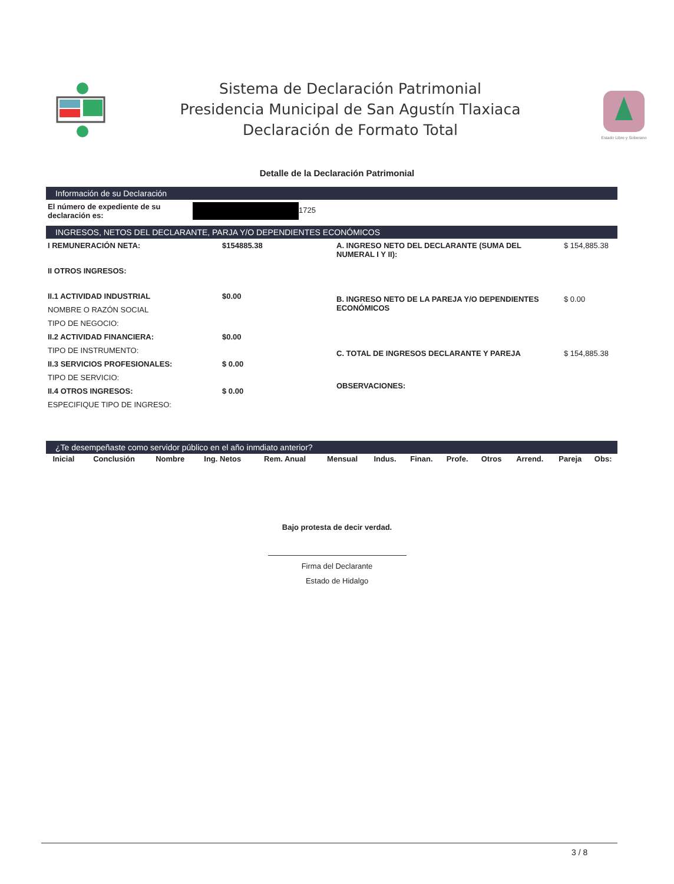Sistema de Declaración Patrimonial
Presidencia Municipal de San Agustín Tlaxiaca
Declaración de Formato Total
Estado Libre y Soberano
Detalle de la Declaración Patrimonial
Información de su Declaración
| El número de expediente de su declaración es: | 1725 |
INGRESOS, NETOS DEL DECLARANTE, PARJA Y/O DEPENDIENTES ECONÓMICOS
| I REMUNERACIÓN NETA: | $154885.38 |
| II OTROS INGRESOS: | |
| II.1 ACTIVIDAD INDUSTRIAL | $0.00 |
| NOMBRE O RAZÓN SOCIAL | |
| TIPO DE NEGOCIO: | |
| II.2 ACTIVIDAD FINANCIERA: | $0.00 |
| TIPO DE INSTRUMENTO: | |
| II.3 SERVICIOS PROFESIONALES: | $ 0.00 |
| TIPO DE SERVICIO: | |
| II.4 OTROS INGRESOS: | $ 0.00 |
| ESPECIFIQUE TIPO DE INGRESO: | |
| A. INGRESO NETO DEL DECLARANTE (SUMA DEL NUMERAL I Y II): | $ 154,885.38 |
| B. INGRESO NETO DE LA PAREJA Y/O DEPENDIENTES ECONÓMICOS | $ 0.00 |
| C. TOTAL DE INGRESOS DECLARANTE Y PAREJA | $ 154,885.38 |
| OBSERVACIONES: | |
¿Te desempeñaste como servidor público en el año inmdiato anterior?
| Inicial | Conclusión | Nombre | Ing. Netos | Rem. Anual | Mensual | Indus. | Finan. | Profe. | Otros | Arrend. | Pareja | Obs: |
| --- | --- | --- | --- | --- | --- | --- | --- | --- | --- | --- | --- | --- |
Bajo protesta de decir verdad.
Firma del Declarante
Estado de Hidalgo
3 / 8